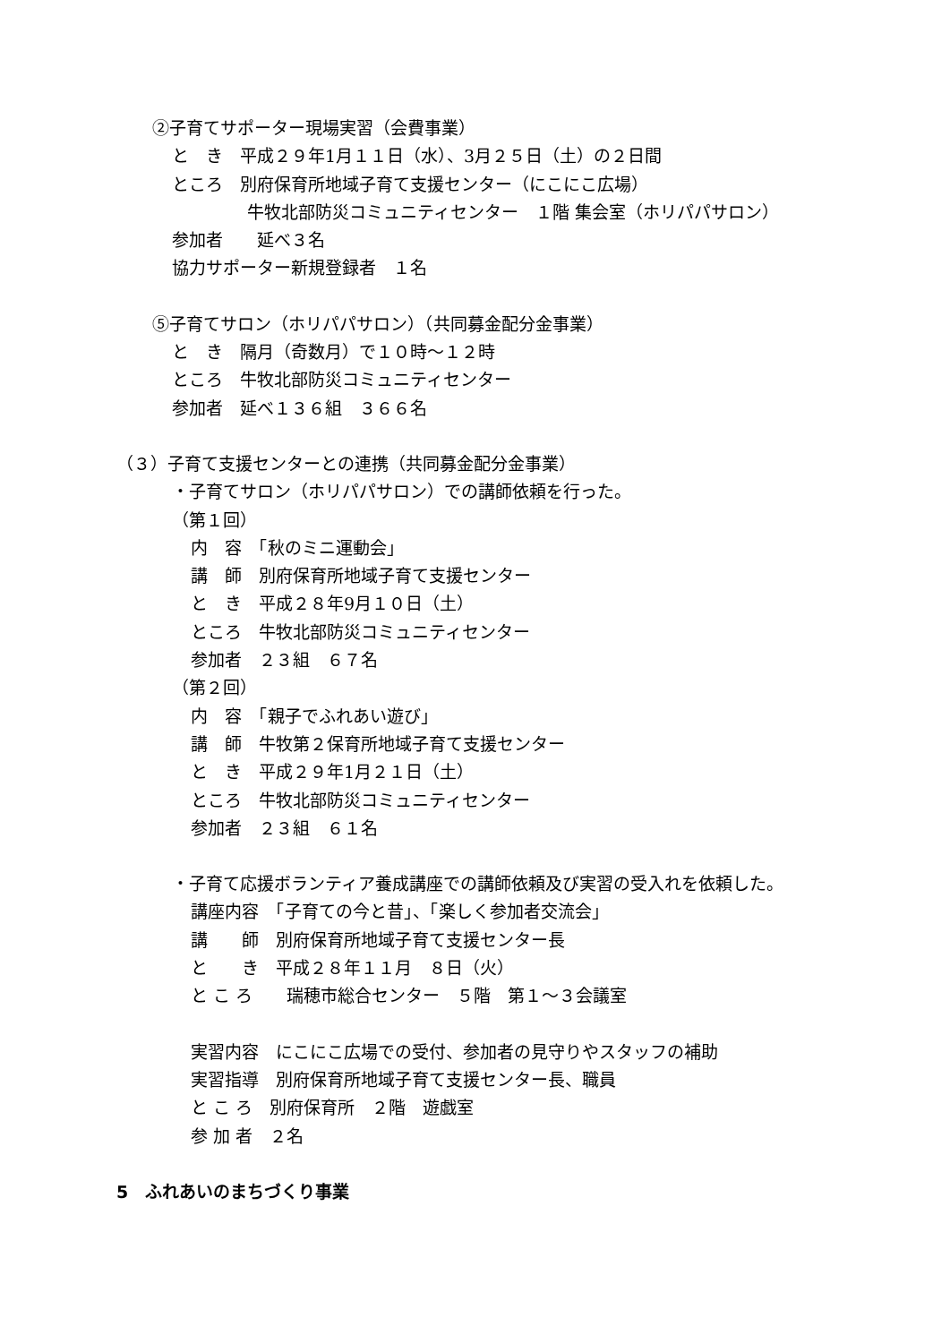②子育てサポーター現場実習（会費事業）
と　き　平成２９年1月１１日（水）、3月２５日（土）の２日間
ところ　別府保育所地域子育て支援センター（にこにこ広場）
牛牧北部防災コミュニティセンター　１階 集会室（ホリパパサロン）
参加者　　延べ３名
協力サポーター新規登録者　１名
⑤子育てサロン（ホリパパサロン）（共同募金配分金事業）
と　き　隔月（奇数月）で１０時～１２時
ところ　牛牧北部防災コミュニティセンター
参加者　延べ１３６組　３６６名
（３）子育て支援センターとの連携（共同募金配分金事業）
・子育てサロン（ホリパパサロン）での講師依頼を行った。
（第１回）
内　容　「秋のミニ運動会」
講　師　別府保育所地域子育て支援センター
と　き　平成２８年9月１０日（土）
ところ　牛牧北部防災コミュニティセンター
参加者　２３組　６７名
（第２回）
内　容　「親子でふれあい遊び」
講　師　牛牧第２保育所地域子育て支援センター
と　き　平成２９年1月２１日（土）
ところ　牛牧北部防災コミュニティセンター
参加者　２３組　６１名
・子育て応援ボランティア養成講座での講師依頼及び実習の受入れを依頼した。
講座内容　「子育ての今と昔」、「楽しく参加者交流会」
講　　師　別府保育所地域子育て支援センター長
と　　き　平成２８年１１月　８日（火）
と こ ろ　　瑞穂市総合センター　５階　第１～３会議室
実習内容　にこにこ広場での受付、参加者の見守りやスタッフの補助
実習指導　別府保育所地域子育て支援センター長、職員
と こ ろ　別府保育所　２階　遊戯室
参 加 者　２名
5　ふれあいのまちづくり事業